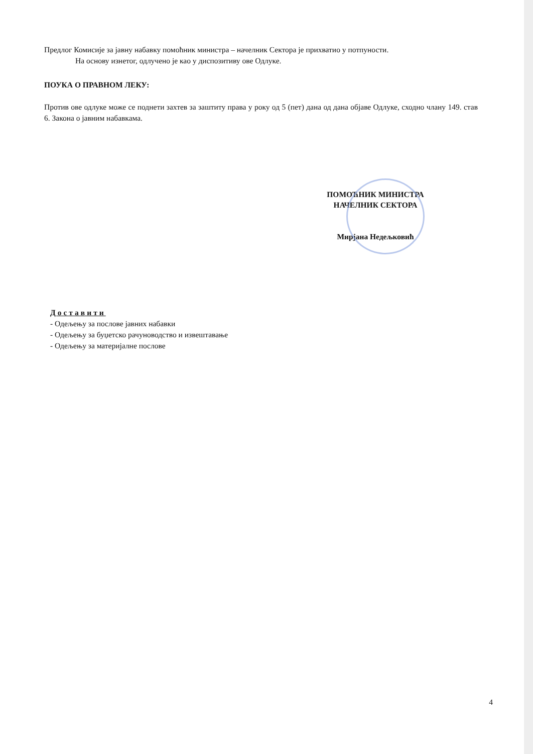Предлог Комисије за јавну набавку помоћник министра – начелник Сектора је прихватио у потпуности.
На основу изнетог, одлучено је као у диспозитиву ове Одлуке.
ПОУКА О ПРАВНОМ ЛЕКУ:
Против ове одлуке може се поднети захтев за заштиту права у року од 5 (пет) дана од дана објаве Одлуке, сходно члану 149. став 6. Закона о јавним набавкама.
ПОМОЋНИК МИНИСТРА
НАЧЕЛНИК СЕКТОРА
Мирјана Недељковић
Доставити
- Одељењу за послове јавних набавки
- Одељењу за буџетско рачуноводство и извештавање
- Одељењу за материјалне послове
4